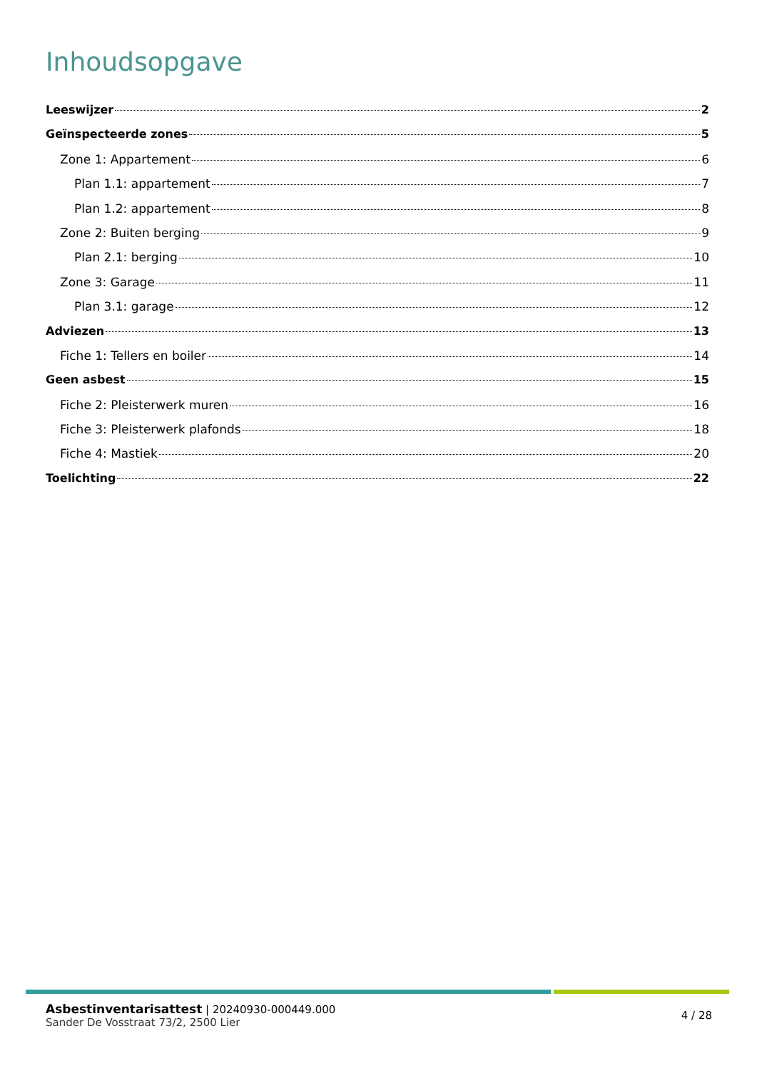Inhoudsopgave
Leeswijzer 2
Geïnspecteerde zones 5
Zone 1: Appartement 6
Plan 1.1: appartement 7
Plan 1.2: appartement 8
Zone 2: Buiten berging 9
Plan 2.1: berging 10
Zone 3: Garage 11
Plan 3.1: garage 12
Adviezen 13
Fiche 1: Tellers en boiler 14
Geen asbest 15
Fiche 2: Pleisterwerk muren 16
Fiche 3: Pleisterwerk plafonds 18
Fiche 4: Mastiek 20
Toelichting 22
Asbestinventarisattest | 20240930-000449.000
Sander De Vosstraat 73/2, 2500 Lier
4 / 28